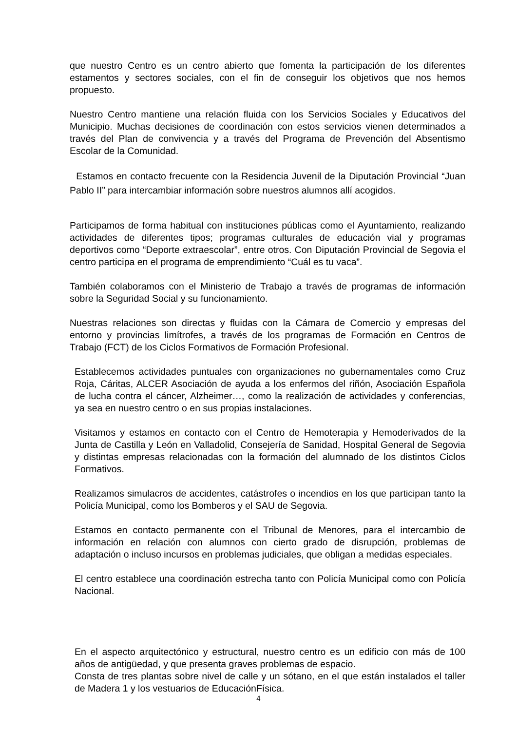que nuestro Centro es un centro abierto que fomenta la participación de los diferentes estamentos y sectores sociales, con el fin de conseguir los objetivos que nos hemos propuesto.
Nuestro Centro mantiene una relación fluida con los Servicios Sociales y Educativos del Municipio. Muchas decisiones de coordinación con estos servicios vienen determinados a través del Plan de convivencia y a través del Programa de Prevención del Absentismo Escolar de la Comunidad.
Estamos en contacto frecuente con la Residencia Juvenil de la Diputación Provincial “Juan Pablo II” para intercambiar información sobre nuestros alumnos allí acogidos.
Participamos de forma habitual con instituciones públicas como el Ayuntamiento, realizando actividades de diferentes tipos; programas culturales de educación vial y programas deportivos como “Deporte extraescolar”, entre otros. Con Diputación Provincial de Segovia el centro participa en el programa de emprendimiento “Cuál es tu vaca”.
También colaboramos con el Ministerio de Trabajo a través de programas de información sobre la Seguridad Social y su funcionamiento.
Nuestras relaciones son directas y fluidas con la Cámara de Comercio y empresas del entorno y provincias limítrofes, a través de los programas de Formación en Centros de Trabajo (FCT) de los Ciclos Formativos de Formación Profesional.
Establecemos actividades puntuales con organizaciones no gubernamentales como Cruz Roja, Cáritas, ALCER Asociación de ayuda a los enfermos del riñón, Asociación Española de lucha contra el cáncer, Alzheimer…, como la realización de actividades y conferencias, ya sea en nuestro centro o en sus propias instalaciones.
Visitamos y estamos en contacto con el Centro de Hemoterapia y Hemoderivados de la Junta de Castilla y León en Valladolid, Consejería de Sanidad, Hospital General de Segovia y distintas empresas relacionadas con la formación del alumnado de los distintos Ciclos Formativos.
Realizamos simulacros de accidentes, catástrofes o incendios en los que participan tanto la Policía Municipal, como los Bomberos y el SAU de Segovia.
Estamos en contacto permanente con el Tribunal de Menores, para el intercambio de información en relación con alumnos con cierto grado de disrupción, problemas de adaptación o incluso incursos en problemas judiciales, que obligan a medidas especiales.
El centro establece una coordinación estrecha tanto con Policía Municipal como con Policía Nacional.
En el aspecto arquitectónico y estructural, nuestro centro es un edificio con más de 100 años de antigüedad, y que presenta graves problemas de espacio.
Consta de tres plantas sobre nivel de calle y un sótano, en el que están instalados el taller de Madera 1 y los vestuarios de EducaciónFísica.
4